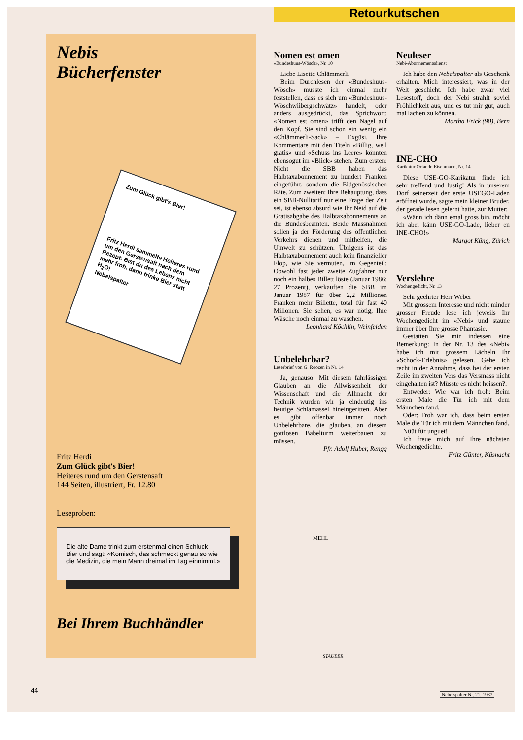Retourkutschen
Nebis
Bücherfenster
Zum Glück gibt's Bier!
Fritz Herdi sammelte Heiteres rund um den Gerstensaft nach dem Rezept: Bist du des Lebens nicht mehr froh, dann trinke Bier statt H<sub>2</sub>O!
Nebelspalter
Fritz Herdi
Zum Glück gibt's Bier!
Heiteres rund um den Gerstensaft
144 Seiten, illustriert, Fr. 12.80
Leseproben:
Die alte Dame trinkt zum erstenmal einen Schluck Bier und sagt: «Komisch, das schmeckt genau so wie die Medizin, die mein Mann dreimal im Tag einnimmt.»
Bei Ihrem Buchhändler
Nomen est omen
«Bundeshuus-Wösch», Nr. 10
Liebe Lisette Chlämmerli
Beim Durchlesen der «Bundeshuus-Wösch» musste ich einmal mehr feststellen, dass es sich um «Bundeshuus-Wöschwiibergschwätz» handelt, oder anders ausgedrückt, das Sprichwort: «Nomen est omen» trifft den Nagel auf den Kopf. Sie sind schon ein wenig ein «Chlämmerli-Sack» – Exgüsi. Ihre Kommentare mit den Titeln «Billig, weil gratis» und «Schuss ins Leere» könnten ebensogut im «Blick» stehen. Zum ersten: Nicht die SBB haben das Halbtaxabonnement zu hundert Franken eingeführt, sondern die Eidgenössischen Räte. Zum zweiten: Ihre Behauptung, dass ein SBB-Nulltarif nur eine Frage der Zeit sei, ist ebenso absurd wie Ihr Neid auf die Gratisabgabe des Halbtaxabonnements an die Bundesbeamten. Beide Massnahmen sollen ja der Förderung des öffentlichen Verkehrs dienen und mithelfen, die Umwelt zu schützen. Übrigens ist das Halbtaxabonnement auch kein finanzieller Flop, wie Sie vermuten, im Gegenteil: Obwohl fast jeder zweite Zugfahrer nur noch ein halbes Billett löste (Januar 1986: 27 Prozent), verkauften die SBB im Januar 1987 für über 2,2 Millionen Franken mehr Billette, total für fast 40 Millonen. Sie sehen, es war nötig, Ihre Wäsche noch einmal zu waschen.
Leonhard Köchlin, Weinfelden
Unbelehrbar?
Leserbrief von G. Roozen in Nr. 14
Ja, genauso! Mit diesem fahrlässigen Glauben an die Allwissenheit der Wissenschaft und die Allmacht der Technik wurden wir ja eindeutig ins heutige Schlamassel hineingeritten. Aber es gibt offenbar immer noch Unbelehrbare, die glauben, an diesem gottlosen Babelturm weiterbauen zu müssen.
Pfr. Adolf Huber, Rengg
Neuleser
Nebi-Abonnementsdienst
Ich habe den Nebelspalter als Geschenk erhalten. Mich interessiert, was in der Welt geschieht. Ich habe zwar viel Lesestoff, doch der Nebi strahlt soviel Fröhlichkeit aus, und es tut mir gut, auch mal lachen zu können.
Martha Frick (90), Bern
INE-CHO
Karikatur Orlando Eisenmann, Nr. 14
Diese USE-GO-Karikatur finde ich sehr treffend und lustig! Als in unserem Dorf seinerzeit der erste USEGO-Laden eröffnet wurde, sagte mein kleiner Bruder, der gerade lesen gelernt hatte, zur Mutter:
«Wänn ich dänn emal gross bin, möcht ich aber känn USE-GO-Lade, lieber en INE-CHO!»
Margot Küng, Zürich
Verslehre
Wochengedicht, Nr. 13
Sehr geehrter Herr Weber
Mit grossem Interesse und nicht minder grosser Freude lese ich jeweils Ihr Wochengedicht im «Nebi» und staune immer über Ihre grosse Phantasie.
Gestatten Sie mir indessen eine Bemerkung: In der Nr. 13 des «Nebi» habe ich mit grossem Lächeln Ihr «Schock-Erlebnis» gelesen. Gehe ich recht in der Annahme, dass bei der ersten Zeile im zweiten Vers das Versmass nicht eingehalten ist? Müsste es nicht heissen?:
Entweder: Wie war ich froh: Beim ersten Male die Tür ich mit dem Männchen fand.
Oder: Froh war ich, dass beim ersten Male die Tür ich mit dem Männchen fand.
Nüüt für unguet!
Ich freue mich auf Ihre nächsten Wochengedichte.
Fritz Günter, Küsnacht
MEHL
STAUBER
44 Nebelspalter Nr. 21, 1987